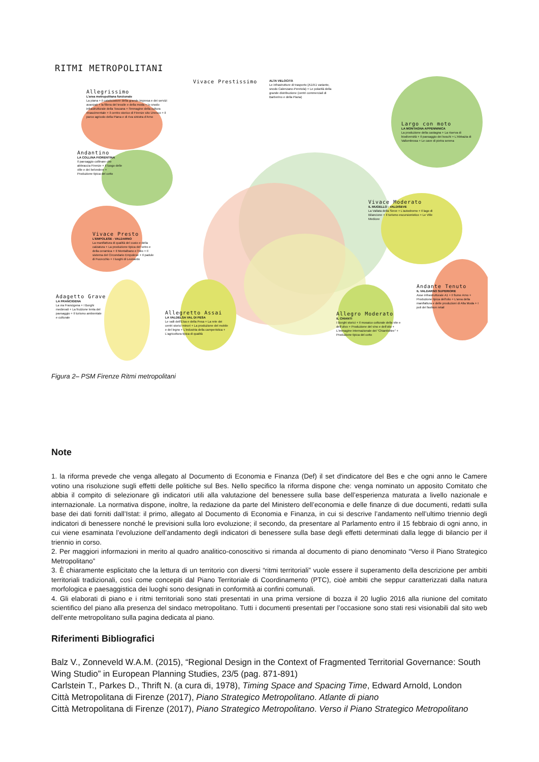RITMI METROPOLITANI
Allegrissimo
L'area metropolitana funzionale
La piana + il catalizzatore della grande impresa e dei servizi avanzati + la filiera del tessile e della moda + lo snodo infrastrutturale della Toscana + l'immagine della cultura rinascimentale + il centro storico di Firenze sito Unesco + il parco agricolo della Piana e di riva sinistra d'Arno
Vivace Prestissimo
ALTA VELOCITÀ
Le infrastrutture di trasporto (A1/A1 variante, snodo Calenzano-Peretola) + Le polarità della grande distribuzione (centri commerciali di Barberino e della Piana)
Largo con moto
LA MONTAGNA APPENNINICA
La produzione della castagna + La riserva di biodiversità + Il paesaggio dei boschi + L'Abbazia di Vallombrosa + Le cave di pietra serena
Andantino
LA COLLINA FIORENTINA
Il paesaggio collinare che abbraccia Firenze + Il luogo delle ville e dei belvedere + Produzione tipica del cotto
Vivace Moderato
IL MUGELLO - VALDISEVE
La Vallata della Sieve + L'autodromo + Il lago di Bilancione + Il turismo escursionistico + Le Ville Medicee
Vivace Presto
L'EMPOLESE - VALDARNO
La manifattura di qualità del cuoio e della calzatura + La produzione tipica del vetro e della ceramica + Il Montalbano e l'olio + Il sistema del Circondario Empolese + Il padule di Fucecchio + I luoghi di Leonardo
Andante Tenuto
IL VALDARNO SUPERIORE
Asse infrastrutturale A1 + Il fiume Arno + Produzione tipica dell'olio + L'area della manifattura e delle produzioni di Alta Moda + I poli del fashion retail
Adagetto Grave
LA FRANCIGENA
La via Francigena + I Borghi medievali + La fruizione lenta del paesaggio + Il turismo ambientale e culturale
Allegretto Assai
LA VALDELSA VAL DI PESA
Le valli dell'Elsa e della Pesa + La rete dei centri storici minori + La produzione del mobile e del legno + L'industria della camperistica + L'agricoltura tipica di qualità
Allegro Moderato
IL CHIANTI
I Borghi storici + Il mosaico colturale della vite e dell'ulivo + Produzione del vino e dell'olio + L'immagine internazionale del "Chiantishire" + Produzione tipica del cotto
Figura 2– PSM Firenze Ritmi metropolitani
Note
1. la riforma prevede che venga allegato al Documento di Economia e Finanza (Def) il set d'indicatore del Bes e che ogni anno le Camere votino una risoluzione sugli effetti delle politiche sul Bes. Nello specifico la riforma dispone che: venga nominato un apposito Comitato che abbia il compito di selezionare gli indicatori utili alla valutazione del benessere sulla base dell’esperienza maturata a livello nazionale e internazionale. La normativa dispone, inoltre, la redazione da parte del Ministero dell’economia e delle finanze di due documenti, redatti sulla base dei dati forniti dall’Istat: il primo, allegato al Documento di Economia e Finanza, in cui si descrive l’andamento nell’ultimo triennio degli indicatori di benessere nonché le previsioni sulla loro evoluzione; il secondo, da presentare al Parlamento entro il 15 febbraio di ogni anno, in cui viene esaminata l’evoluzione dell’andamento degli indicatori di benessere sulla base degli effetti determinati dalla legge di bilancio per il triennio in corso.
2. Per maggiori informazioni in merito al quadro analitico-conoscitivo si rimanda al documento di piano denominato “Verso il Piano Strategico Metropolitano”
3. È chiaramente esplicitato che la lettura di un territorio con diversi “ritmi territoriali” vuole essere il superamento della descrizione per ambiti territoriali tradizionali, così come concepiti dal Piano Territoriale di Coordinamento (PTC), cioè ambiti che seppur caratterizzati dalla natura morfologica e paesaggistica dei luoghi sono designati in conformità ai confini comunali.
4. Gli elaborati di piano e i ritmi territoriali sono stati presentati in una prima versione di bozza il 20 luglio 2016 alla riunione del comitato scientifico del piano alla presenza del sindaco metropolitano. Tutti i documenti presentati per l’occasione sono stati resi visionabili dal sito web dell’ente metropolitano sulla pagina dedicata al piano.
Riferimenti Bibliografici
Balz V., Zonneveld W.A.M. (2015), “Regional Design in the Context of Fragmented Territorial Governance: South Wing Studio” in European Planning Studies, 23/5 (pag. 871-891)
Carlstein T., Parkes D., Thrift N. (a cura di, 1978), Timing Space and Spacing Time, Edward Arnold, London
Città Metropolitana di Firenze (2017), Piano Strategico Metropolitano. Atlante di piano
Città Metropolitana di Firenze (2017), Piano Strategico Metropolitano. Verso il Piano Strategico Metropolitano